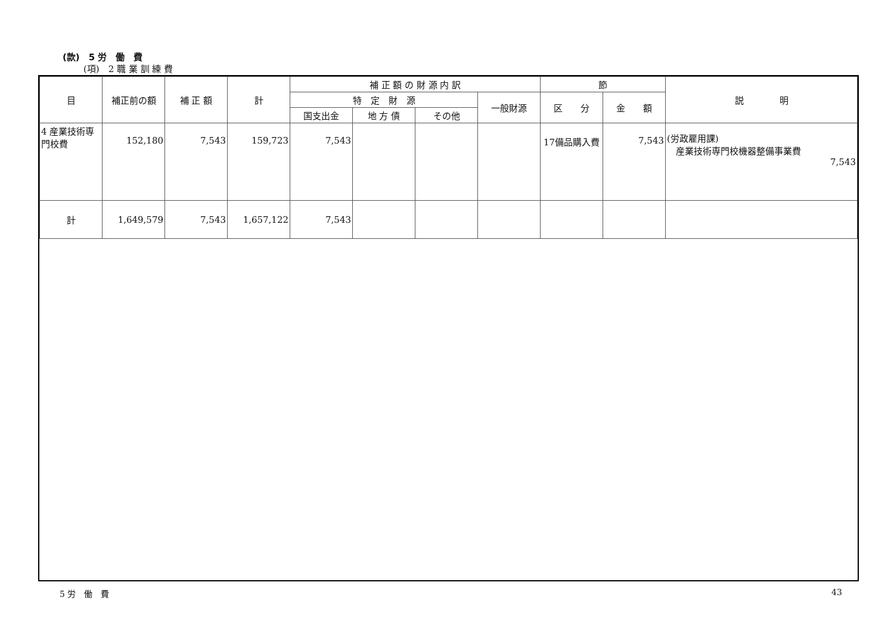(款)　5 労　働　費
(項)　2 職 業 訓 練 費
| 目 | 補正前の額 | 補 正 額 | 計 | 補 正 額 の 財 源 内 訳 | | | | 節 | | 説 明 |
| --- | --- | --- | --- | --- | --- | --- | --- | --- | --- | --- |
| | | | | 特 定 財 源 | | | 一般財源 | 区 分 | 金 額 | |
| | | | | 国支出金 | 地 方 債 | その他 | | | | |
| 4 産業技術専門校費 | 152,180 | 7,543 | 159,723 | 7,543 | | | | 17備品購入費 | 7,543 | (労政雇用課) 産業技術専門校機器整備事業費 7,543 |
| 計 | 1,649,579 | 7,543 | 1,657,122 | 7,543 | | | | | | |
5 労　働　費 43